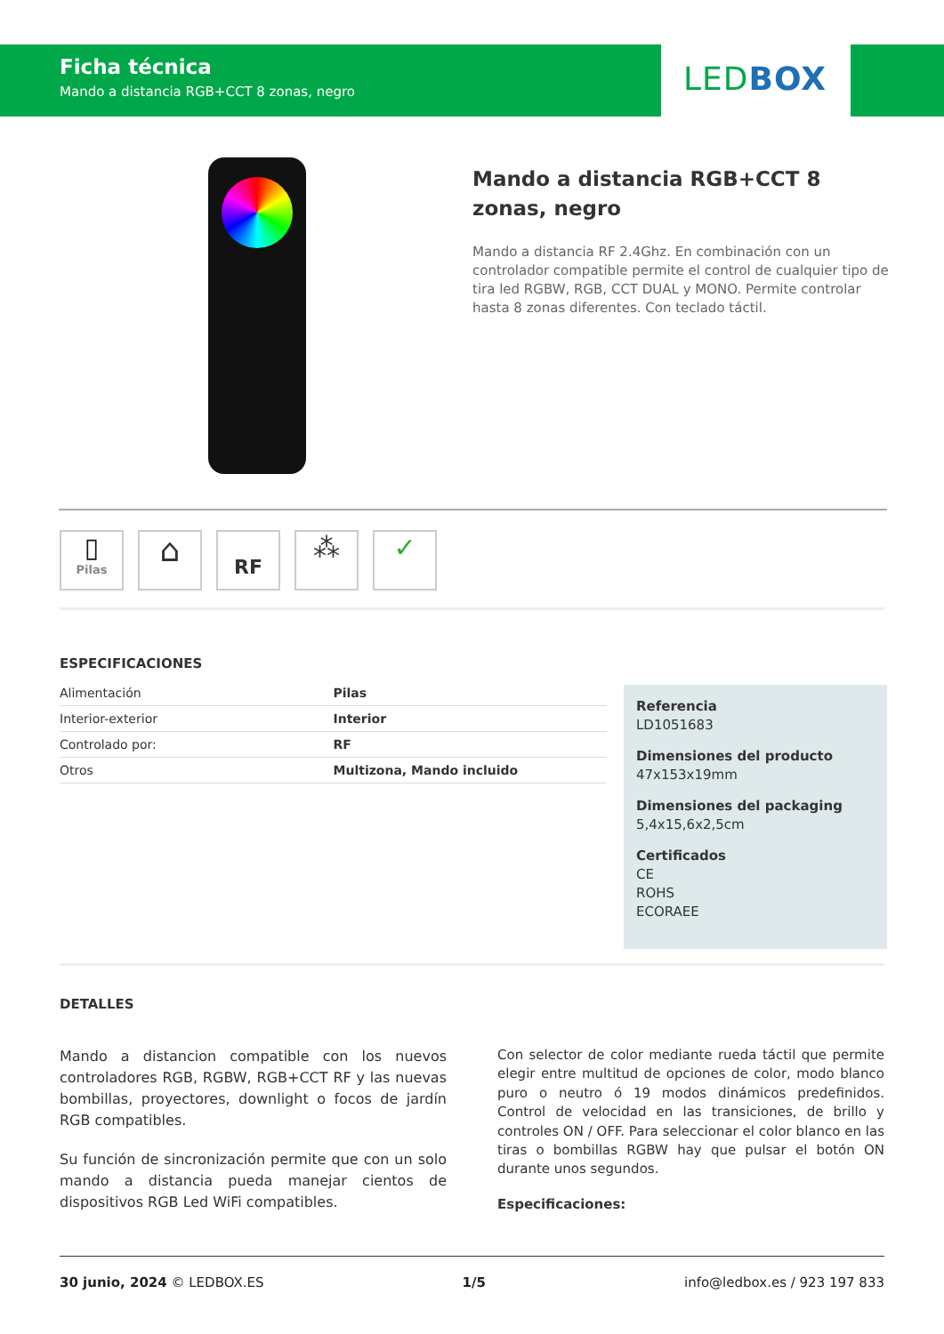Ficha técnica
Mando a distancia RGB+CCT 8 zonas, negro
LED BOX
Mando a distancia RGB+CCT 8 zonas, negro
Mando a distancia RF 2.4Ghz. En combinación con un controlador compatible permite el control de cualquier tipo de tira led RGBW, RGB, CCT DUAL y MONO. Permite controlar hasta 8 zonas diferentes. Con teclado táctil.
▯
Pilas
⌂
RF
⁂ ✓
ESPECIFICACIONES
| Alimentación | Pilas |
| Interior-exterior | Interior |
| Controlado por: | RF |
| Otros | Multizona, Mando incluido |
Referencia
LD1051683
Dimensiones del producto
47x153x19mm
Dimensiones del packaging
5,4x15,6x2,5cm
Certificados
CE
ROHS
ECORAEE
DETALLES
Mando a distancion compatible con los nuevos controladores RGB, RGBW, RGB+CCT RF y las nuevas bombillas, proyectores, downlight o focos de jardín RGB compatibles.
Su función de sincronización permite que con un solo mando a distancia pueda manejar cientos de dispositivos RGB Led WiFi compatibles.
Con selector de color mediante rueda táctil que permite elegir entre multitud de opciones de color, modo blanco puro o neutro ó 19 modos dinámicos predefinidos. Control de velocidad en las transiciones, de brillo y controles ON / OFF. Para seleccionar el color blanco en las tiras o bombillas RGBW hay que pulsar el botón ON durante unos segundos.
Especificaciones:
30 junio, 2024 © LEDBOX.ES 1/5 info@ledbox.es / 923 197 833